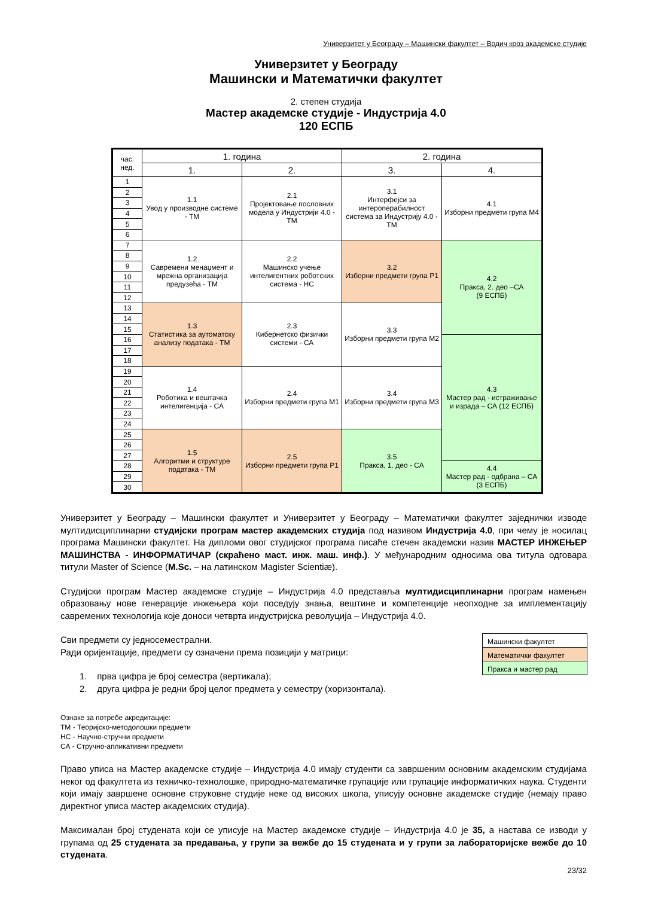Универзитет у Београду – Машински факултет – Водич кроз академске студије
Универзитет у Београду
Машински и Математички факултет
2. степен студија
Мастер академске студије - Индустрија 4.0
120 ЕСПБ
| час. нед. | 1. година | | 2. година | |
| --- | --- | --- | --- | --- |
| | 1. | 2. | 3. | 4. |
| 1 | 1.1 Увод у производне системе - ТМ | 2.1 Пројектовање пословних модела у Индустрији 4.0 - ТМ | 3.1 Интерфејси за интероперабилност система за Индустрију 4.0 - ТМ | 4.1 Изборни предмети група М4 |
| 2 | | | | |
| 3 | | | | |
| 4 | | | | |
| 5 | | | | |
| 6 | | | | |
| 7 | 1.2 Савремени менаџмент и мрежна организација предузећа - ТМ | 2.2 Машинско учење интелигентних роботских система - НС | 3.2 Изборни предмети група Р1 | 4.2 Пракса, 2. део –СА (9 ЕСПБ) |
| 8 | | | | |
| 9 | | | | |
| 10 | | | | |
| 11 | | | | |
| 12 | | | | |
| 13 | 1.3 Статистика за аутоматску анализу података - ТМ | 2.3 Кибернетско физички системи - СА | 3.3 Изборни предмети група М2 | |
| 14 | | | | |
| 15 | | | | |
| 16 | | | | 4.3 Мастер рад - истраживање и израда – СА (12 ЕСПБ) |
| 17 | | | | |
| 18 | | | | |
| 19 | 1.4 Роботика и вештачка интелигенција - СА | 2.4 Изборни предмети група М1 | 3.4 Изборни предмети група М3 | |
| 20 | | | | |
| 21 | | | | |
| 22 | | | | |
| 23 | | | | |
| 24 | | | | |
| 25 | 1.5 Алгоритми и структуре података - ТМ | 2.5 Изборни предмети група Р1 | 3.5 Пракса, 1. део - СА | |
| 26 | | | | |
| 27 | | | | |
| 28 | | | | 4.4 Мастер рад - одбрана – СА (3 ЕСПБ) |
| 29 | | | | |
| 30 | | | | |
| Машински факултет |
| Математички факултет |
| Пракса и мастер рад |
Универзитет у Београду – Машински факултет и Универзитет у Београду – Математички факултет заједнички изводе мултидисциплинарни студијски програм мастер академских студија под називом Индустрија 4.0, при чему је носилац програма Машински факултет. На дипломи овог студијског програма писаће стечен академски назив МАСТЕР ИНЖЕЊЕР МАШИНСТВА - ИНФОРМАТИЧАР (скраћено маст. инж. маш. инф.). У међународним односима ова титула одговара титули Master of Science (M.Sc. – на латинском Magister Scientiæ).
Студијски програм Мастер академске студије – Индустрија 4.0 представља мултидисциплинарни програм намењен образовању нове генерације инжењера који поседују знања, вештине и компетенције неопходне за имплементацију савремених технологија које доноси четврта индустријска револуција – Индустрија 4.0.
Сви предмети су једносеместрални.
Ради оријентације, предмети су означени према позицији у матрици:
1. прва цифра је број семестра (вертикала);
2. друга цифра је редни број целог предмета у семестру (хоризонтала).
Ознаке за потребе акредитације:
ТМ - Теоријско-методолошки предмети
НС - Научно-стручни предмети
СА - Стручно-апликативни предмети
Право уписа на Мастер академске студије – Индустрија 4.0 имају студенти са завршеним основним академским студијама неког од факултета из техничко-технолошке, природно-математичке групације или групације информатичких наука. Студенти који имају завршене основне струковне студије неке од високих школа, уписују основне академске студије (немају право директног уписа мастер академских студија).
Максималан број студената који се уписује на Мастер академске студије – Индустрија 4.0 је 35, а настава се изводи у групама од 25 студената за предавања, у групи за вежбе до 15 студената и у групи за лабораторијске вежбе до 10 студената.
23/32